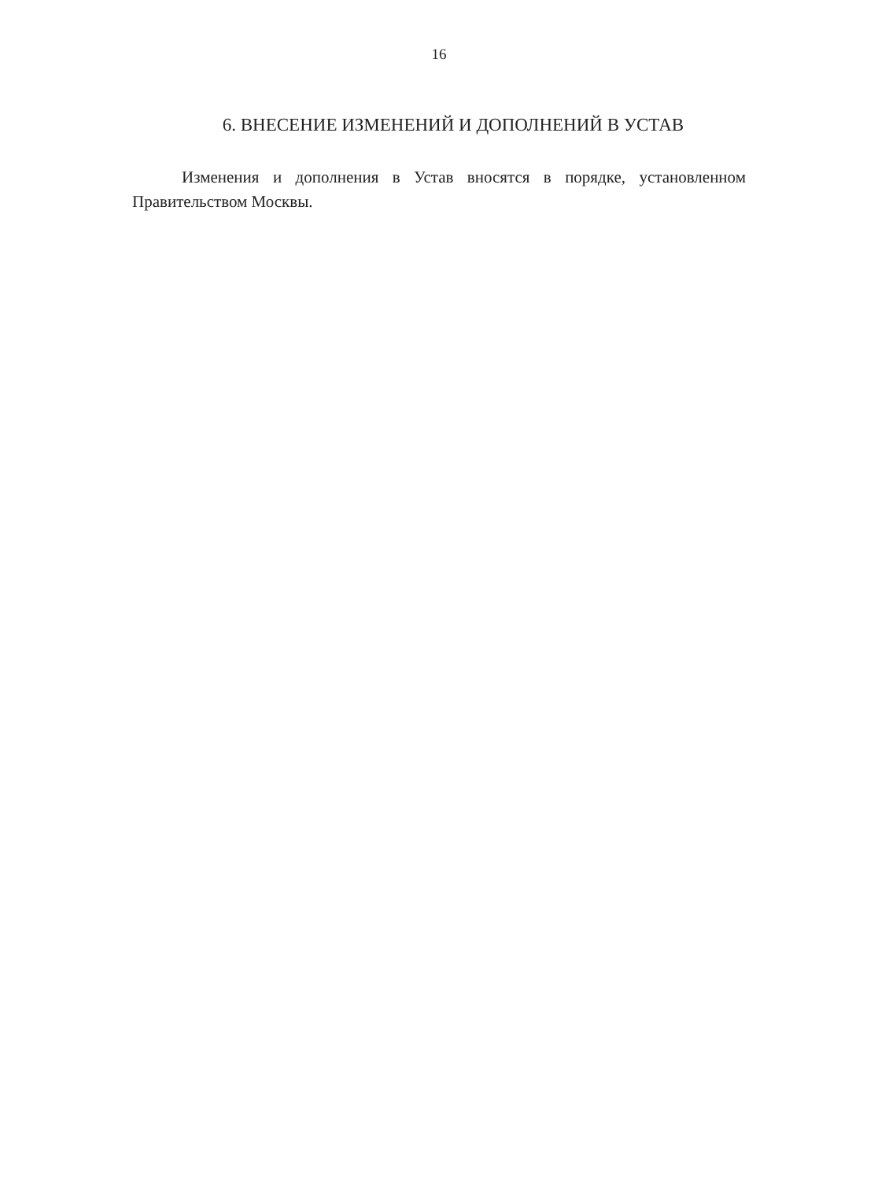16
6. ВНЕСЕНИЕ ИЗМЕНЕНИЙ И ДОПОЛНЕНИЙ В УСТАВ
Изменения и дополнения в Устав вносятся в порядке, установленном Правительством Москвы.